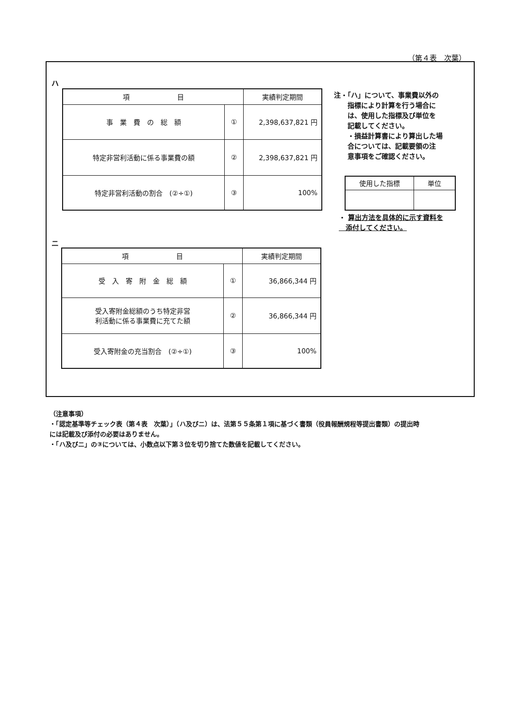（第４表　次葉）
ハ
| 項 目 | | 実績判定期間 |
| --- | --- | --- |
| 事 業 費 の 総 額 | ① | 2,398,637,821 円 |
| 特定非営利活動に係る事業費の額 | ② | 2,398,637,821 円 |
| 特定非営利活動の割合 (②÷①) | ③ | 100% |
注・「ハ」について、事業費以外の
　　指標により計算を行う場合に
　　は、使用した指標及び単位を
　　記載してください。
　　・損益計算書により算出した場
　　合については、記載要領の注
　　意事項をご確認ください。
| 使用した指標 | 単位 |
| --- | --- |
・ 算出方法を具体的に示す資料を
　添付してください。
ニ
| 項 目 | | 実績判定期間 |
| --- | --- | --- |
| 受 入 寄 附 金 総 額 | ① | 36,866,344 円 |
| 受入寄附金総額のうち特定非営 利活動に係る事業費に充てた額 | ② | 36,866,344 円 |
| 受入寄附金の充当割合 (②÷①) | ③ | 100% |
（注意事項）
・「認定基準等チェック表（第４表　次葉）」（ハ及びニ）は、法第５５条第１項に基づく書類（役員報酬規程等提出書類）の提出時
には記載及び添付の必要はありません。
・「ハ及びニ」の③については、小数点以下第３位を切り捨てた数値を記載してください。